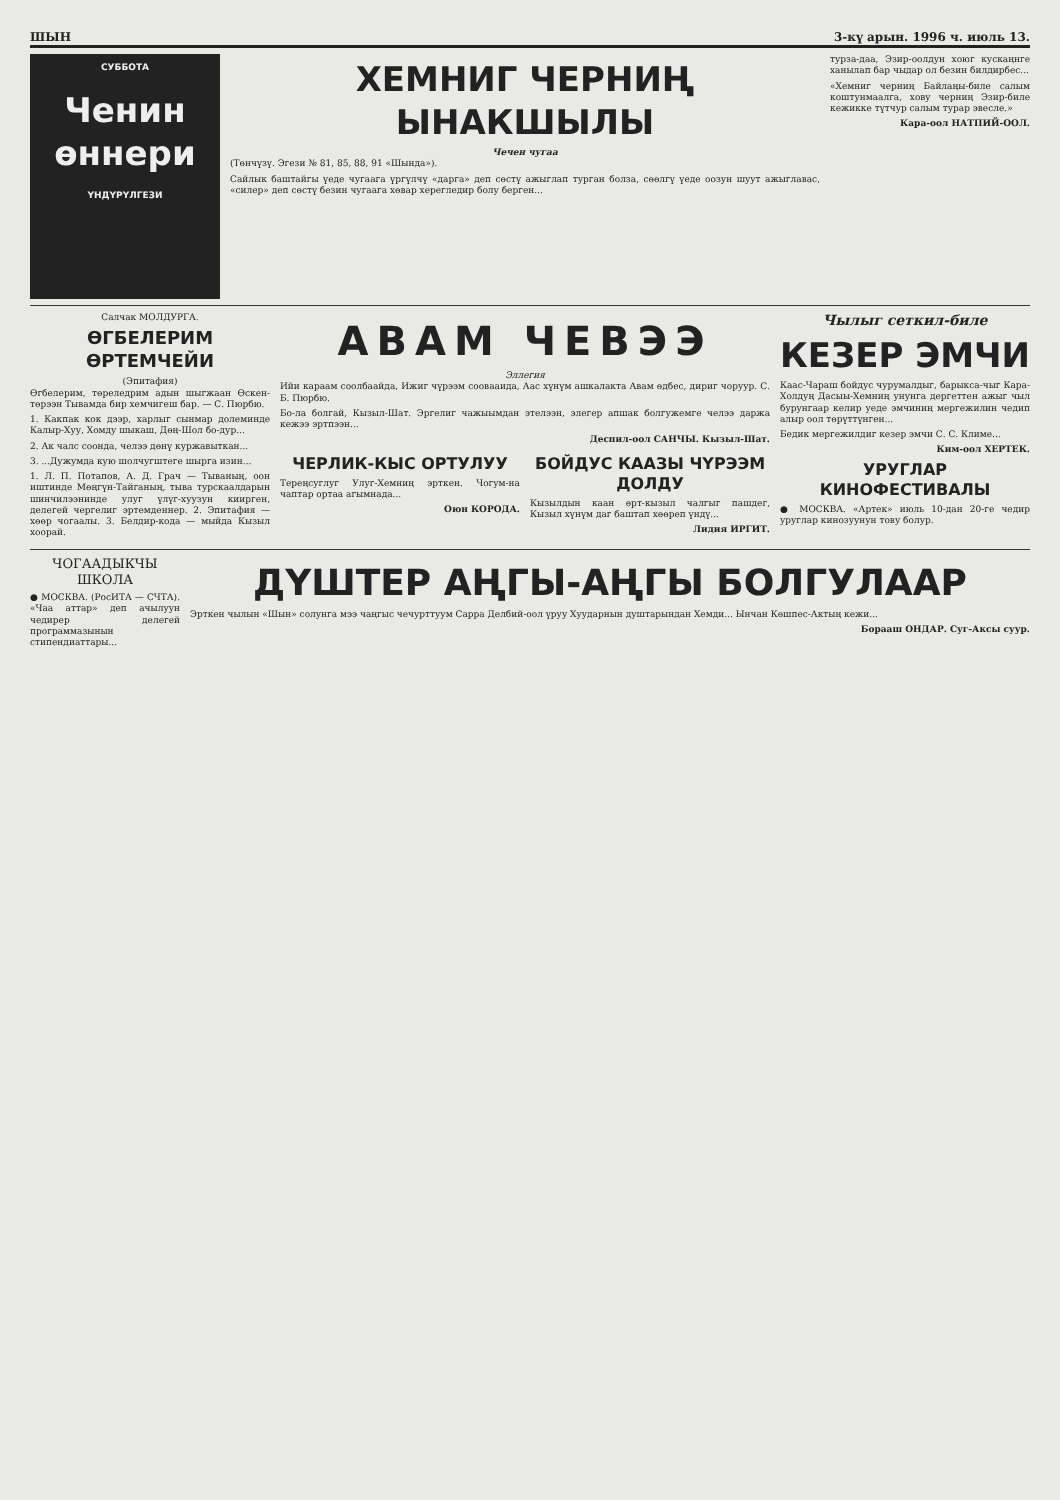ШЫН 3-кү арын. 1996 ч. июль 13.
СУББОТА
Ченин өннери
ҮНДҮРҮЛГЕЗИ
ХЕМНИГ ЧЕРНИҢ ЫНАКШЫЛЫ
Чечен чугаа
(Төнчүзү. Эгези № 81, 85, 88, 91 «Шында»).
Сайлык баштайгы үеде чугаага үргүлчү «дарга» деп сөстү ажыглап турган болза, сөөлгү үеде оозун шуут ажыглавас, «силер» деп сөстү безин чугаага хөвар херегледир болу берген...
турза-даа, Эзир-оолдун хоюг кускаңнге ханылап бар чыдар ол безин билдирбес...
«Хемниг черниң Байлаңы-биле салым коштунмаалга, хову черниң Эзир-биле кежикке түтчур салым турар эвесле.»
Кара-оол НАТПИЙ-ООЛ.
Салчак МОЛДУРГА.
ӨГБЕЛЕРИМ ӨРТЕМЧЕЙИ
(Эпитафия)
Өгбелерим, төреледрим адын шыгжаан Өскен-төрээн Тывамда бир хемчигеш бар. — С. Пюрбю.
1. Какпак кок дээр, харлыг сынмар долеминде Калыр-Хуу, Хомду шыкаш, Дөң-Шол бо-дур...
2. Ак чалс соонда, челээ дөнү куржавыткан...
3. ...Дужумда кую шолчугштеге шырга изин...
1. Л. П. Потапов, А. Д. Грач — Тываның, оон иштинде Мөңгүн-Тайганың, тыва турскаалдарын шинчилээнинде улуг үлүг-хуузун киирген, делегей чергелиг эртемденнер. 2. Эпитафия — хөөр чогаалы. 3. Белдир-кода — мыйда Кызыл хоорай.
АВАМ ЧЕВЭЭ
Эллегия
Ийи караам соолбаайда, Ижиг чүрээм соовааида, Аас хүнүм ашкалакта Авам өдбес, дириг чоруур. С. Б. Пюрбю.
Бо-ла болгай, Кызыл-Шат. Эргелиг чажыымдан этелээн, элегер апшак болгужемге челээ даржа кежээ эртпээн...
Деспил-оол САНЧЫ. Кызыл-Шат.
ЧЕРЛИК-КЫС ОРТУЛУУ
Тереңсуглуг Улуг-Хемниң эрткен. Чогум-на чаптар ортаа агымнада...
Оюн КОРОДА.
БОЙДУС КААЗЫ ЧҮРЭЭМ ДОЛДУ
Кызылдын каан өрт-кызыл чалгыг пашдег, Кызыл хүнүм даг баштап хөөреп үндү...
Лидия ИРГИТ.
Чылыг сеткил-биле
КЕЗЕР ЭМЧИ
Каас-Чараш бойдус чурумалдыг, барыкса-чыг Кара-Холдуң Дасыы-Хемниң унунга дергеттен ажыг чыл бурунгаар келир уеде эмчиниң мергежилин чедип алыр оол төрүттүнген...
Бедик мергежилдиг кезер эмчи С. С. Климе...
Ким-оол ХЕРТЕК.
УРУГЛАР КИНОФЕСТИВАЛЫ
● МОСКВА. «Артек» июль 10-дан 20-ге чедир уруглар кинозуунун тову болур.
ЧОГААДЫКЧЫ ШКОЛА
● МОСКВА. (РосИТА — СЧТА). «Чаа аттар» деп ачылуун чедирер делегей программазынын стипендиаттары...
ДҮШТЕР АҢГЫ-АҢГЫ БОЛГУЛААР
Эрткен чылын «Шын» солунга мээ чаңгыс чечурттуум Сарра Делбий-оол үруу Хуударнын душтарындан Хемди... Ынчан Көшпес-Актың кежи...
Борааш ОНДАР. Суг-Аксы суур.